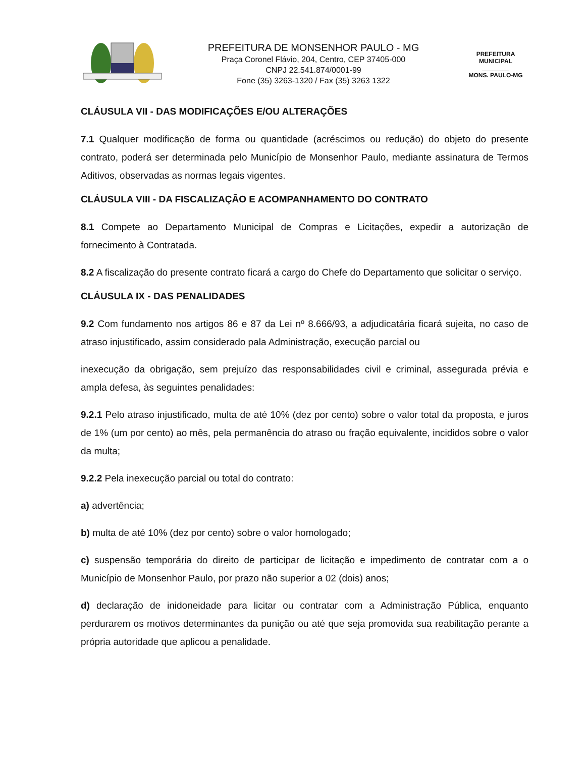PREFEITURA DE MONSENHOR PAULO - MG
Praça Coronel Flávio, 204, Centro, CEP 37405-000
CNPJ 22.541.874/0001-99
Fone (35) 3263-1320 / Fax (35) 3263 1322
PREFEITURA MUNICIPAL
________
MONS. PAULO-MG
CLÁUSULA VII - DAS MODIFICAÇÕES E/OU ALTERAÇÕES
7.1 Qualquer modificação de forma ou quantidade (acréscimos ou redução) do objeto do presente contrato, poderá ser determinada pelo Município de Monsenhor Paulo, mediante assinatura de Termos Aditivos, observadas as normas legais vigentes.
CLÁUSULA VIII - DA FISCALIZAÇÃO E ACOMPANHAMENTO DO CONTRATO
8.1 Compete ao Departamento Municipal de Compras e Licitações, expedir a autorização de fornecimento à Contratada.
8.2 A fiscalização do presente contrato ficará a cargo do Chefe do Departamento que solicitar o serviço.
CLÁUSULA IX - DAS PENALIDADES
9.2 Com fundamento nos artigos 86 e 87 da Lei nº 8.666/93, a adjudicatária ficará sujeita, no caso de atraso injustificado, assim considerado pala Administração, execução parcial ou
inexecução da obrigação, sem prejuízo das responsabilidades civil e criminal, assegurada prévia e ampla defesa, às seguintes penalidades:
9.2.1 Pelo atraso injustificado, multa de até 10% (dez por cento) sobre o valor total da proposta, e juros de 1% (um por cento) ao mês, pela permanência do atraso ou fração equivalente, incididos sobre o valor da multa;
9.2.2 Pela inexecução parcial ou total do contrato:
a) advertência;
b) multa de até 10% (dez por cento) sobre o valor homologado;
c) suspensão temporária do direito de participar de licitação e impedimento de contratar com a o Município de Monsenhor Paulo, por prazo não superior a 02 (dois) anos;
d) declaração de inidoneidade para licitar ou contratar com a Administração Pública, enquanto perdurarem os motivos determinantes da punição ou até que seja promovida sua reabilitação perante a própria autoridade que aplicou a penalidade.